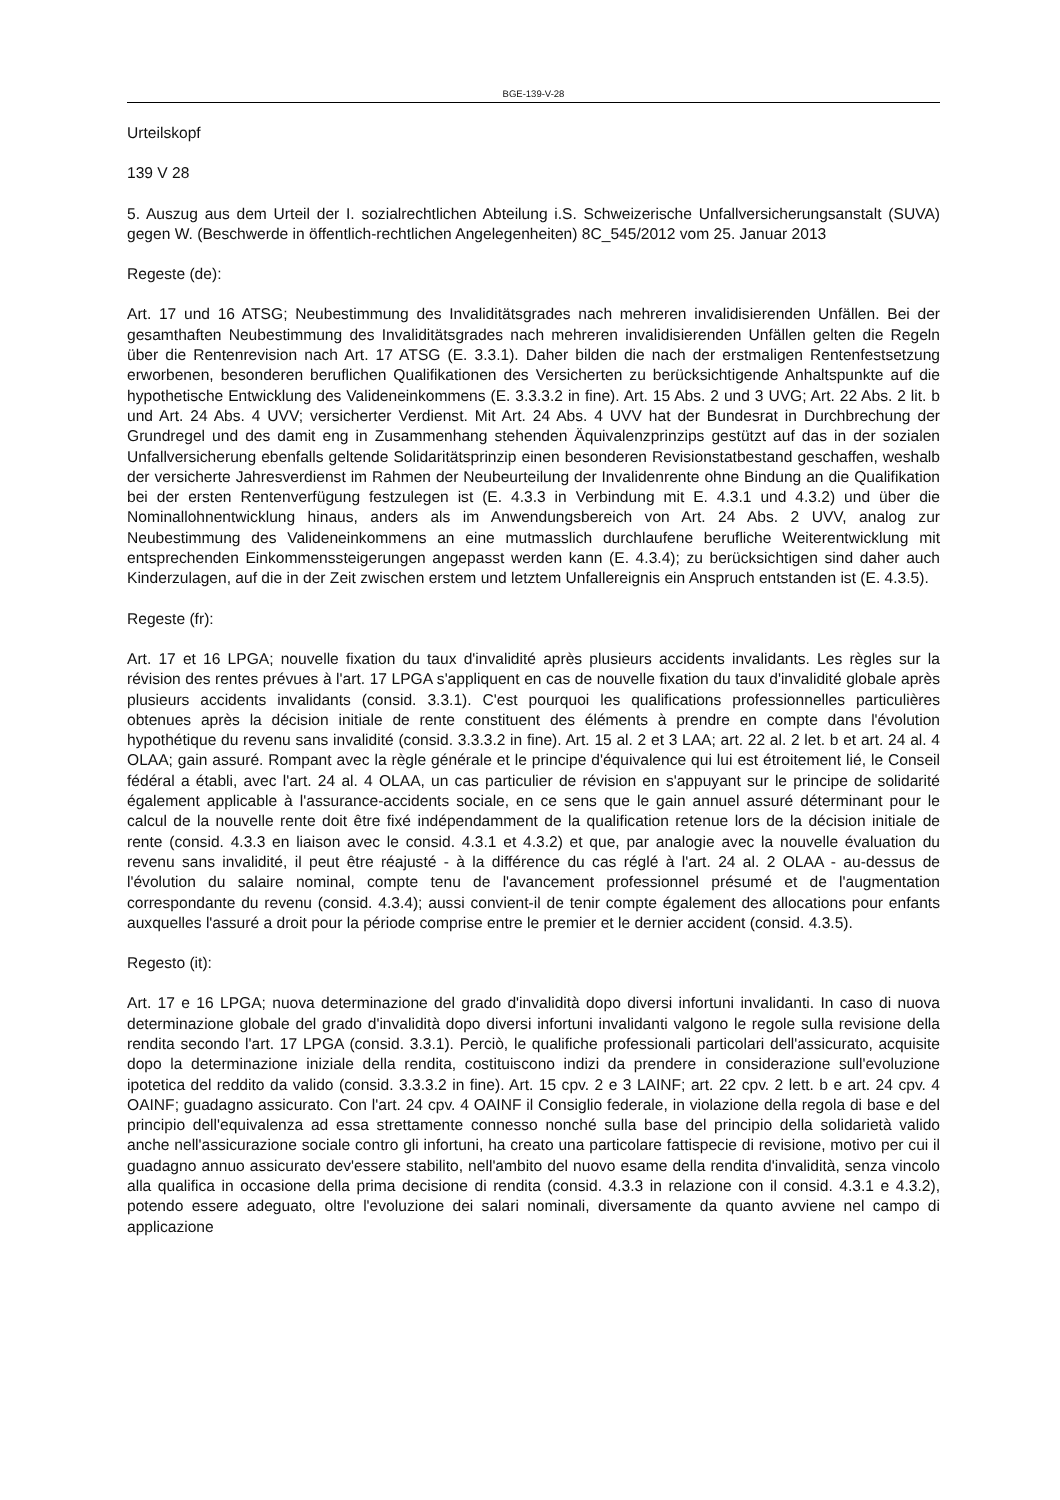BGE-139-V-28
Urteilskopf
139 V 28
5. Auszug aus dem Urteil der I. sozialrechtlichen Abteilung i.S. Schweizerische Unfallversicherungsanstalt (SUVA) gegen W. (Beschwerde in öffentlich-rechtlichen Angelegenheiten) 8C_545/2012 vom 25. Januar 2013
Regeste (de):
Art. 17 und 16 ATSG; Neubestimmung des Invaliditätsgrades nach mehreren invalidisierenden Unfällen. Bei der gesamthaften Neubestimmung des Invaliditätsgrades nach mehreren invalidisierenden Unfällen gelten die Regeln über die Rentenrevision nach Art. 17 ATSG (E. 3.3.1). Daher bilden die nach der erstmaligen Rentenfestsetzung erworbenen, besonderen beruflichen Qualifikationen des Versicherten zu berücksichtigende Anhaltspunkte auf die hypothetische Entwicklung des Valideneinkommens (E. 3.3.3.2 in fine). Art. 15 Abs. 2 und 3 UVG; Art. 22 Abs. 2 lit. b und Art. 24 Abs. 4 UVV; versicherter Verdienst. Mit Art. 24 Abs. 4 UVV hat der Bundesrat in Durchbrechung der Grundregel und des damit eng in Zusammenhang stehenden Äquivalenzprinzips gestützt auf das in der sozialen Unfallversicherung ebenfalls geltende Solidaritätsprinzip einen besonderen Revisionstatbestand geschaffen, weshalb der versicherte Jahresverdienst im Rahmen der Neubeurteilung der Invalidenrente ohne Bindung an die Qualifikation bei der ersten Rentenverfügung festzulegen ist (E. 4.3.3 in Verbindung mit E. 4.3.1 und 4.3.2) und über die Nominallohnentwicklung hinaus, anders als im Anwendungsbereich von Art. 24 Abs. 2 UVV, analog zur Neubestimmung des Valideneinkommens an eine mutmasslich durchlaufene berufliche Weiterentwicklung mit entsprechenden Einkommenssteigerungen angepasst werden kann (E. 4.3.4); zu berücksichtigen sind daher auch Kinderzulagen, auf die in der Zeit zwischen erstem und letztem Unfallereignis ein Anspruch entstanden ist (E. 4.3.5).
Regeste (fr):
Art. 17 et 16 LPGA; nouvelle fixation du taux d'invalidité après plusieurs accidents invalidants. Les règles sur la révision des rentes prévues à l'art. 17 LPGA s'appliquent en cas de nouvelle fixation du taux d'invalidité globale après plusieurs accidents invalidants (consid. 3.3.1). C'est pourquoi les qualifications professionnelles particulières obtenues après la décision initiale de rente constituent des éléments à prendre en compte dans l'évolution hypothétique du revenu sans invalidité (consid. 3.3.3.2 in fine). Art. 15 al. 2 et 3 LAA; art. 22 al. 2 let. b et art. 24 al. 4 OLAA; gain assuré. Rompant avec la règle générale et le principe d'équivalence qui lui est étroitement lié, le Conseil fédéral a établi, avec l'art. 24 al. 4 OLAA, un cas particulier de révision en s'appuyant sur le principe de solidarité également applicable à l'assurance-accidents sociale, en ce sens que le gain annuel assuré déterminant pour le calcul de la nouvelle rente doit être fixé indépendamment de la qualification retenue lors de la décision initiale de rente (consid. 4.3.3 en liaison avec le consid. 4.3.1 et 4.3.2) et que, par analogie avec la nouvelle évaluation du revenu sans invalidité, il peut être réajusté - à la différence du cas réglé à l'art. 24 al. 2 OLAA - au-dessus de l'évolution du salaire nominal, compte tenu de l'avancement professionnel présumé et de l'augmentation correspondante du revenu (consid. 4.3.4); aussi convient-il de tenir compte également des allocations pour enfants auxquelles l'assuré a droit pour la période comprise entre le premier et le dernier accident (consid. 4.3.5).
Regesto (it):
Art. 17 e 16 LPGA; nuova determinazione del grado d'invalidità dopo diversi infortuni invalidanti. In caso di nuova determinazione globale del grado d'invalidità dopo diversi infortuni invalidanti valgono le regole sulla revisione della rendita secondo l'art. 17 LPGA (consid. 3.3.1). Perciò, le qualifiche professionali particolari dell'assicurato, acquisite dopo la determinazione iniziale della rendita, costituiscono indizi da prendere in considerazione sull'evoluzione ipotetica del reddito da valido (consid. 3.3.3.2 in fine). Art. 15 cpv. 2 e 3 LAINF; art. 22 cpv. 2 lett. b e art. 24 cpv. 4 OAINF; guadagno assicurato. Con l'art. 24 cpv. 4 OAINF il Consiglio federale, in violazione della regola di base e del principio dell'equivalenza ad essa strettamente connesso nonché sulla base del principio della solidarietà valido anche nell'assicurazione sociale contro gli infortuni, ha creato una particolare fattispecie di revisione, motivo per cui il guadagno annuo assicurato dev'essere stabilito, nell'ambito del nuovo esame della rendita d'invalidità, senza vincolo alla qualifica in occasione della prima decisione di rendita (consid. 4.3.3 in relazione con il consid. 4.3.1 e 4.3.2), potendo essere adeguato, oltre l'evoluzione dei salari nominali, diversamente da quanto avviene nel campo di applicazione